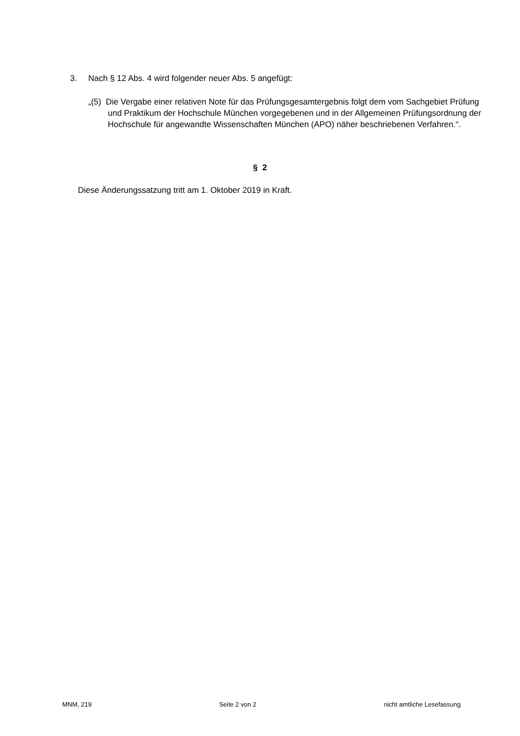3. Nach § 12 Abs. 4 wird folgender neuer Abs. 5 angefügt:
„(5) Die Vergabe einer relativen Note für das Prüfungsgesamtergebnis folgt dem vom Sachgebiet Prüfung und Praktikum der Hochschule München vorgegebenen und in der Allgemeinen Prüfungsordnung der Hochschule für angewandte Wissenschaften München (APO) näher beschriebenen Verfahren.“.
§ 2
Diese Änderungssatzung tritt am 1. Oktober 2019 in Kraft.
MNM, 219 Seite 2 von 2 nicht amtliche Lesefassung